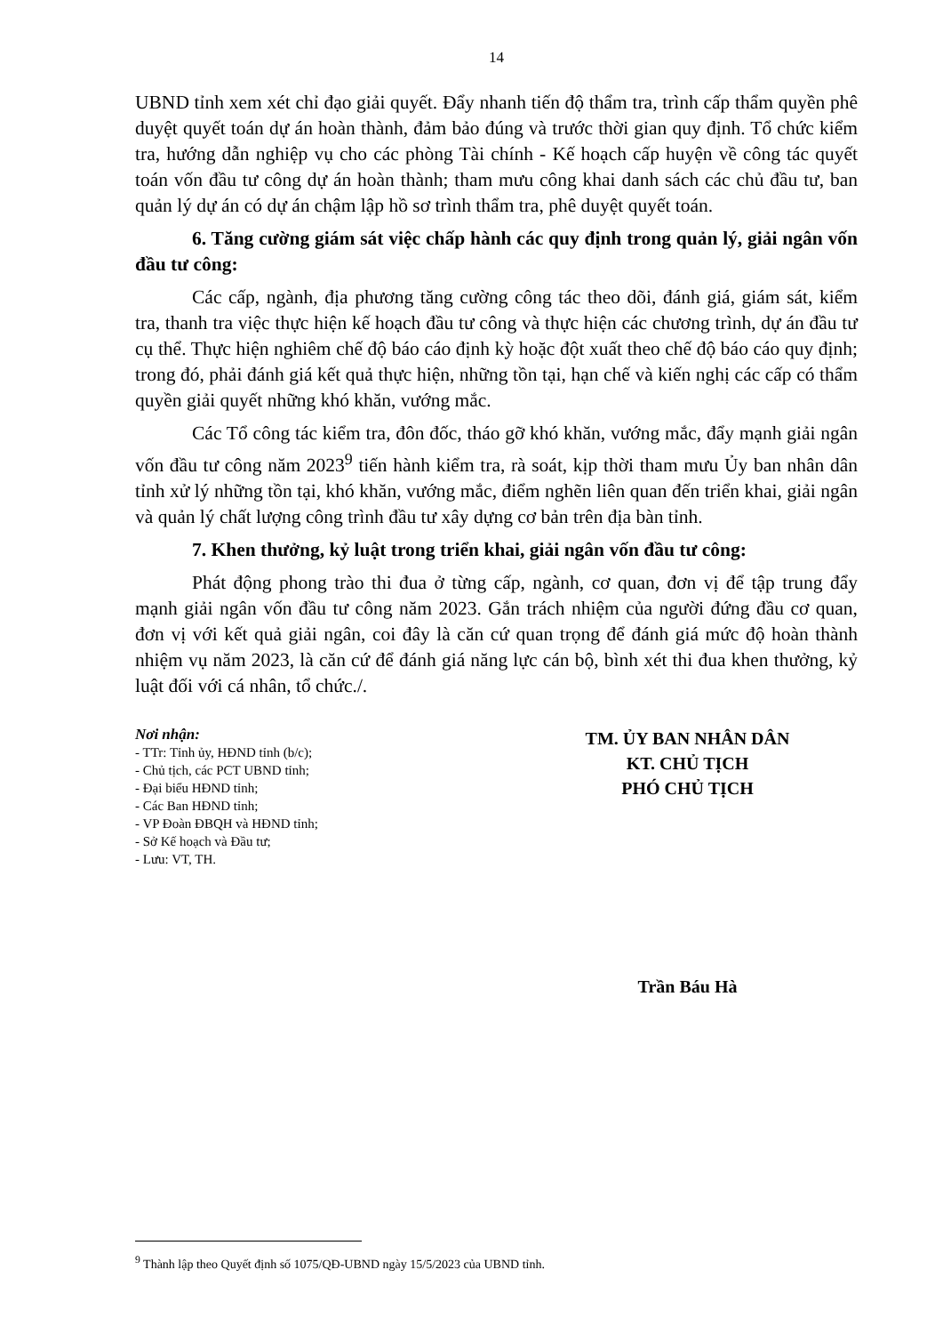14
UBND tỉnh xem xét chỉ đạo giải quyết. Đẩy nhanh tiến độ thẩm tra, trình cấp thẩm quyền phê duyệt quyết toán dự án hoàn thành, đảm bảo đúng và trước thời gian quy định. Tổ chức kiểm tra, hướng dẫn nghiệp vụ cho các phòng Tài chính - Kế hoạch cấp huyện về công tác quyết toán vốn đầu tư công dự án hoàn thành; tham mưu công khai danh sách các chủ đầu tư, ban quản lý dự án có dự án chậm lập hồ sơ trình thẩm tra, phê duyệt quyết toán.
6. Tăng cường giám sát việc chấp hành các quy định trong quản lý, giải ngân vốn đầu tư công:
Các cấp, ngành, địa phương tăng cường công tác theo dõi, đánh giá, giám sát, kiểm tra, thanh tra việc thực hiện kế hoạch đầu tư công và thực hiện các chương trình, dự án đầu tư cụ thể. Thực hiện nghiêm chế độ báo cáo định kỳ hoặc đột xuất theo chế độ báo cáo quy định; trong đó, phải đánh giá kết quả thực hiện, những tồn tại, hạn chế và kiến nghị các cấp có thẩm quyền giải quyết những khó khăn, vướng mắc.
Các Tổ công tác kiểm tra, đôn đốc, tháo gỡ khó khăn, vướng mắc, đẩy mạnh giải ngân vốn đầu tư công năm 2023<sup>9</sup> tiến hành kiểm tra, rà soát, kịp thời tham mưu Ủy ban nhân dân tỉnh xử lý những tồn tại, khó khăn, vướng mắc, điểm nghẽn liên quan đến triển khai, giải ngân và quản lý chất lượng công trình đầu tư xây dựng cơ bản trên địa bàn tỉnh.
7. Khen thưởng, kỷ luật trong triển khai, giải ngân vốn đầu tư công:
Phát động phong trào thi đua ở từng cấp, ngành, cơ quan, đơn vị để tập trung đẩy mạnh giải ngân vốn đầu tư công năm 2023. Gắn trách nhiệm của người đứng đầu cơ quan, đơn vị với kết quả giải ngân, coi đây là căn cứ quan trọng để đánh giá mức độ hoàn thành nhiệm vụ năm 2023, là căn cứ để đánh giá năng lực cán bộ, bình xét thi đua khen thưởng, kỷ luật đối với cá nhân, tổ chức./.
Nơi nhận:
- TTr: Tỉnh ủy, HĐND tỉnh (b/c);
- Chủ tịch, các PCT UBND tỉnh;
- Đại biểu HĐND tỉnh;
- Các Ban HĐND tỉnh;
- VP Đoàn ĐBQH và HĐND tỉnh;
- Sở Kế hoạch và Đầu tư;
- Lưu: VT, TH.
TM. ỦY BAN NHÂN DÂN
KT. CHỦ TỊCH
PHÓ CHỦ TỊCH
Trần Báu Hà
<sup>9</sup> Thành lập theo Quyết định số 1075/QĐ-UBND ngày 15/5/2023 của UBND tỉnh.